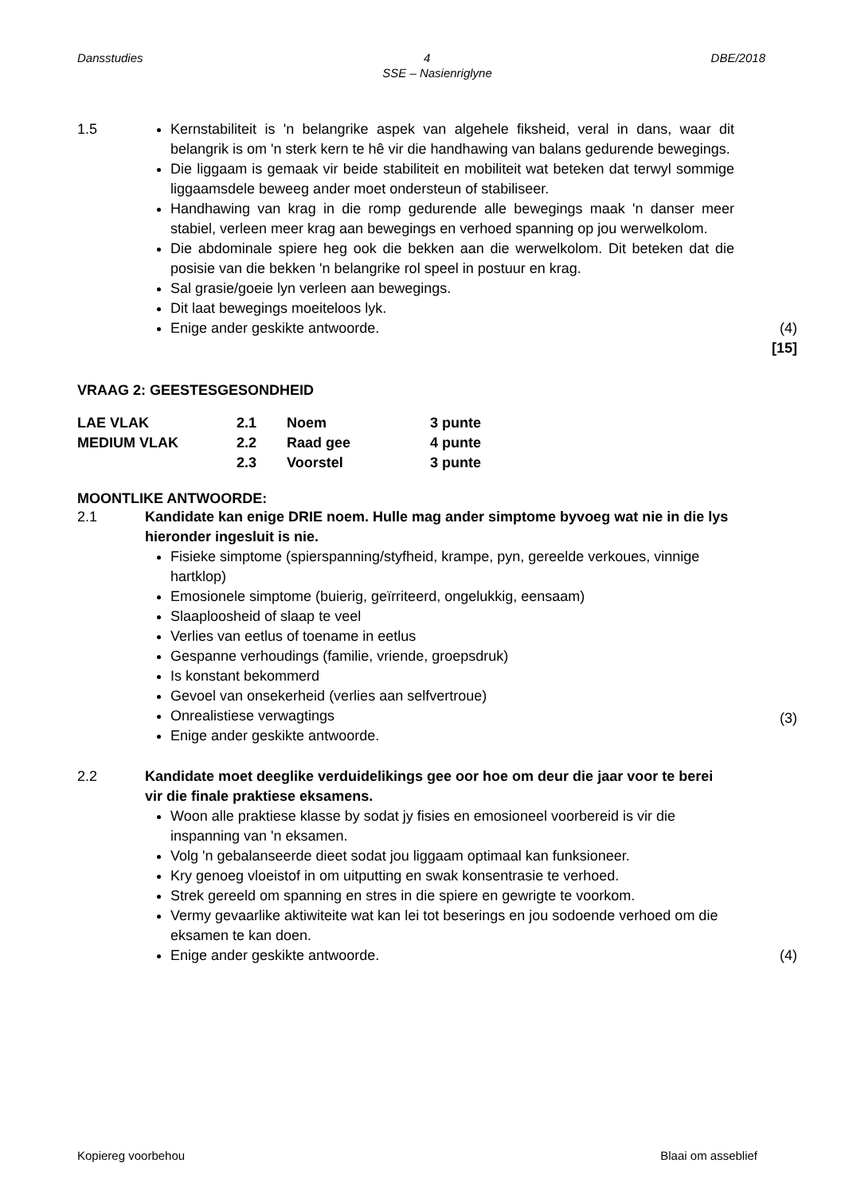Dansstudies 4 DBE/2018
SSE – Nasienriglyne
1.5 Kernstabiliteit is 'n belangrike aspek van algehele fiksheid, veral in dans, waar dit belangrik is om 'n sterk kern te hê vir die handhawing van balans gedurende bewegings.
Die liggaam is gemaak vir beide stabiliteit en mobiliteit wat beteken dat terwyl sommige liggaamsdele beweeg ander moet ondersteun of stabiliseer.
Handhawing van krag in die romp gedurende alle bewegings maak 'n danser meer stabiel, verleen meer krag aan bewegings en verhoed spanning op jou werwelkolom.
Die abdominale spiere heg ook die bekken aan die werwelkolom. Dit beteken dat die posisie van die bekken 'n belangrike rol speel in postuur en krag.
Sal grasie/goeie lyn verleen aan bewegings.
Dit laat bewegings moeiteloos lyk.
Enige ander geskikte antwoorde.
(4)
[15]
VRAAG 2: GEESTESGESONDHEID
| LAE VLAK | 2.1 | Noem | 3 punte |
| MEDIUM VLAK | 2.2 | Raad gee | 4 punte |
| | 2.3 | Voorstel | 3 punte |
MOONTLIKE ANTWOORDE:
2.1 Kandidate kan enige DRIE noem. Hulle mag ander simptome byvoeg wat nie in die lys hieronder ingesluit is nie.
Fisieke simptome (spierspanning/styfheid, krampe, pyn, gereelde verkoues, vinnige hartklop)
Emosionele simptome (buierig, geïrriteerd, ongelukkig, eensaam)
Slaaploosheid of slaap te veel
Verlies van eetlus of toename in eetlus
Gespanne verhoudings (familie, vriende, groepsdruk)
Is konstant bekommerd
Gevoel van onsekerheid (verlies aan selfvertroue)
Onrealistiese verwagtings
Enige ander geskikte antwoorde.
(3)
2.2 Kandidate moet deeglike verduidelikings gee oor hoe om deur die jaar voor te berei vir die finale praktiese eksamens.
Woon alle praktiese klasse by sodat jy fisies en emosioneel voorbereid is vir die inspanning van 'n eksamen.
Volg 'n gebalanseerde dieet sodat jou liggaam optimaal kan funksioneer.
Kry genoeg vloeistof in om uitputting en swak konsentrasie te verhoed.
Strek gereeld om spanning en stres in die spiere en gewrigte te voorkom.
Vermy gevaarlike aktiwiteite wat kan lei tot beserings en jou sodoende verhoed om die eksamen te kan doen.
Enige ander geskikte antwoorde.
(4)
Kopiereg voorbehou Blaai om asseblief